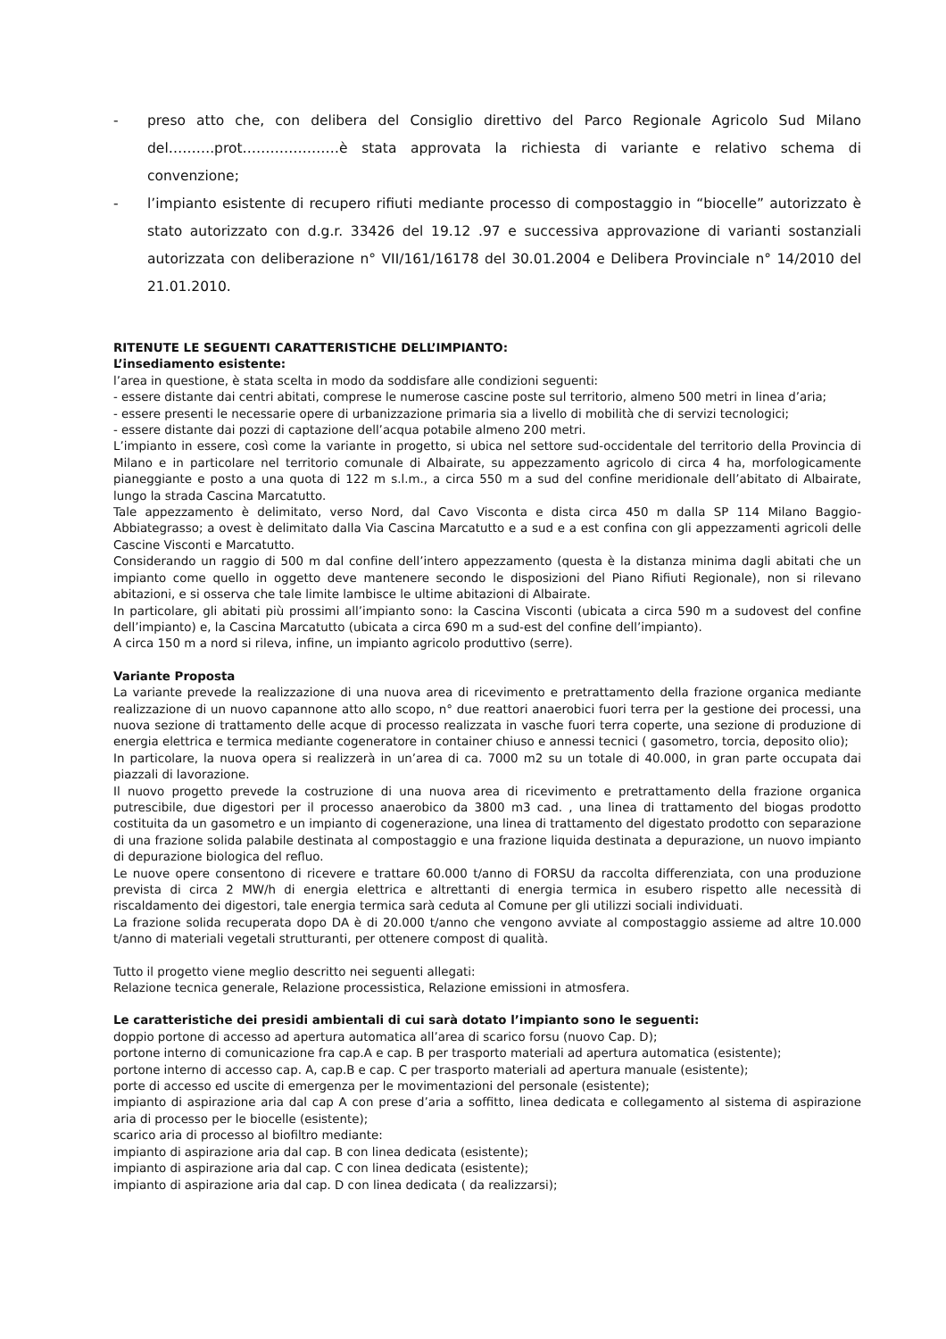- preso atto che, con delibera del Consiglio direttivo del Parco Regionale Agricolo Sud Milano del……….prot…………………è stata approvata la richiesta di variante e relativo schema di convenzione;
- l’impianto esistente di recupero rifiuti mediante processo di compostaggio in “biocelle” autorizzato è stato autorizzato con d.g.r. 33426 del 19.12 .97 e successiva approvazione di varianti sostanziali autorizzata con deliberazione n° VII/161/16178 del 30.01.2004 e Delibera Provinciale n° 14/2010 del 21.01.2010.
RITENUTE LE SEGUENTI CARATTERISTICHE DELL’IMPIANTO:
L’insediamento esistente:
l’area in questione, è stata scelta in modo da soddisfare alle condizioni seguenti:
- essere distante dai centri abitati, comprese le numerose cascine poste sul territorio, almeno 500 metri in linea d’aria;
- essere presenti le necessarie opere di urbanizzazione primaria sia a livello di mobilità che di servizi tecnologici;
- essere distante dai pozzi di captazione dell’acqua potabile almeno 200 metri.
L’impianto in essere, così come la variante in progetto, si ubica nel settore sud-occidentale del territorio della Provincia di Milano e in particolare nel territorio comunale di Albairate, su appezzamento agricolo di circa 4 ha, morfologicamente pianeggiante e posto a una quota di 122 m s.l.m., a circa 550 m a sud del confine meridionale dell’abitato di Albairate, lungo la strada Cascina Marcatutto.
Tale appezzamento è delimitato, verso Nord, dal Cavo Visconta e dista circa 450 m dalla SP 114 Milano Baggio-Abbiategrasso; a ovest è delimitato dalla Via Cascina Marcatutto e a sud e a est confina con gli appezzamenti agricoli delle Cascine Visconti e Marcatutto.
Considerando un raggio di 500 m dal confine dell’intero appezzamento (questa è la distanza minima dagli abitati che un impianto come quello in oggetto deve mantenere secondo le disposizioni del Piano Rifiuti Regionale), non si rilevano abitazioni, e si osserva che tale limite lambisce le ultime abitazioni di Albairate.
In particolare, gli abitati più prossimi all’impianto sono: la Cascina Visconti (ubicata a circa 590 m a sudovest del confine dell’impianto) e, la Cascina Marcatutto (ubicata a circa 690 m a sud-est del confine dell’impianto).
A circa 150 m a nord si rileva, infine, un impianto agricolo produttivo (serre).
Variante Proposta
La variante prevede la realizzazione di una nuova area di ricevimento e pretrattamento della frazione organica mediante realizzazione di un nuovo capannone atto allo scopo, n° due reattori anaerobici fuori terra per la gestione dei processi, una nuova sezione di trattamento delle acque di processo realizzata in vasche fuori terra coperte, una sezione di produzione di energia elettrica e termica mediante cogeneratore in container chiuso e annessi tecnici ( gasometro, torcia, deposito olio);
In particolare, la nuova opera si realizzerà in un’area di ca. 7000 m2 su un totale di 40.000, in gran parte occupata dai piazzali di lavorazione.
Il nuovo progetto prevede la costruzione di una nuova area di ricevimento e pretrattamento della frazione organica putrescibile, due digestori per il processo anaerobico da 3800 m3 cad. , una linea di trattamento del biogas prodotto costituita da un gasometro e un impianto di cogenerazione, una linea di trattamento del digestato prodotto con separazione di una frazione solida palabile destinata al compostaggio e una frazione liquida destinata a depurazione, un nuovo impianto di depurazione biologica del refluo.
Le nuove opere consentono di ricevere e trattare 60.000 t/anno di FORSU da raccolta differenziata, con una produzione prevista di circa 2 MW/h di energia elettrica e altrettanti di energia termica in esubero rispetto alle necessità di riscaldamento dei digestori, tale energia termica sarà ceduta al Comune per gli utilizzi sociali individuati.
La frazione solida recuperata dopo DA è di 20.000 t/anno che vengono avviate al compostaggio assieme ad altre 10.000 t/anno di materiali vegetali strutturanti, per ottenere compost di qualità.
Tutto il progetto viene meglio descritto nei seguenti allegati:
Relazione tecnica generale, Relazione processistica, Relazione emissioni in atmosfera.
Le caratteristiche dei presidi ambientali di cui sarà dotato l’impianto sono le seguenti:
doppio portone di accesso ad apertura automatica all’area di scarico forsu (nuovo Cap. D);
portone interno di comunicazione fra cap.A e cap. B per trasporto materiali ad apertura automatica (esistente);
portone interno di accesso cap. A, cap.B e cap. C per trasporto materiali ad apertura manuale (esistente);
porte di accesso ed uscite di emergenza per le movimentazioni del personale (esistente);
impianto di aspirazione aria dal cap A con prese d’aria a soffitto, linea dedicata e collegamento al sistema di aspirazione aria di processo per le biocelle (esistente);
scarico aria di processo al biofiltro mediante:
impianto di aspirazione aria dal cap. B con linea dedicata (esistente);
impianto di aspirazione aria dal cap. C con linea dedicata (esistente);
impianto di aspirazione aria dal cap. D con linea dedicata ( da realizzarsi);